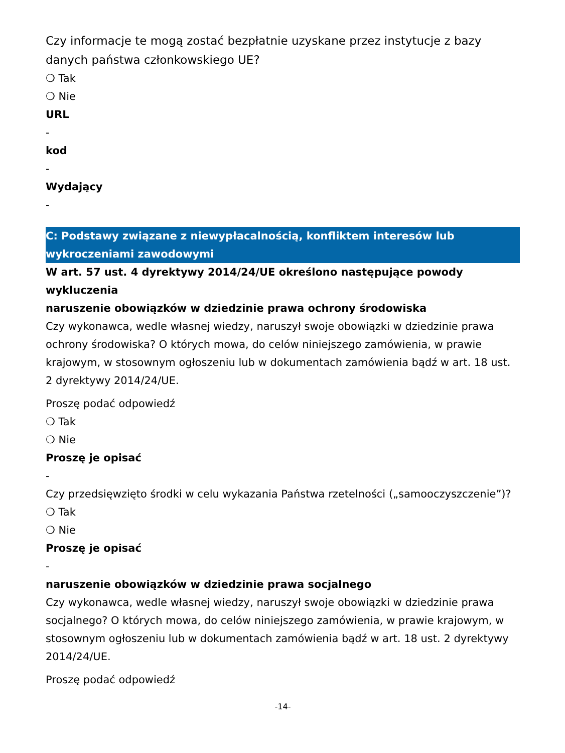Czy informacje te mogą zostać bezpłatnie uzyskane przez instytucje z bazy danych państwa członkowskiego UE?
❍ Tak
❍ Nie
URL
-
kod
-
Wydający
-
C: Podstawy związane z niewypłacalnością, konfliktem interesów lub wykroczeniami zawodowymi
W art. 57 ust. 4 dyrektywy 2014/24/UE określono następujące powody wykluczenia
naruszenie obowiązków w dziedzinie prawa ochrony środowiska
Czy wykonawca, wedle własnej wiedzy, naruszył swoje obowiązki w dziedzinie prawa ochrony środowiska? O których mowa, do celów niniejszego zamówienia, w prawie krajowym, w stosownym ogłoszeniu lub w dokumentach zamówienia bądź w art. 18 ust. 2 dyrektywy 2014/24/UE.
Proszę podać odpowiedź
❍ Tak
❍ Nie
Proszę je opisać
-
Czy przedsięwzięto środki w celu wykazania Państwa rzetelności („samooczyszczenie”)?
❍ Tak
❍ Nie
Proszę je opisać
-
naruszenie obowiązków w dziedzinie prawa socjalnego
Czy wykonawca, wedle własnej wiedzy, naruszył swoje obowiązki w dziedzinie prawa socjalnego? O których mowa, do celów niniejszego zamówienia, w prawie krajowym, w stosownym ogłoszeniu lub w dokumentach zamówienia bądź w art. 18 ust. 2 dyrektywy 2014/24/UE.
Proszę podać odpowiedź
-14-